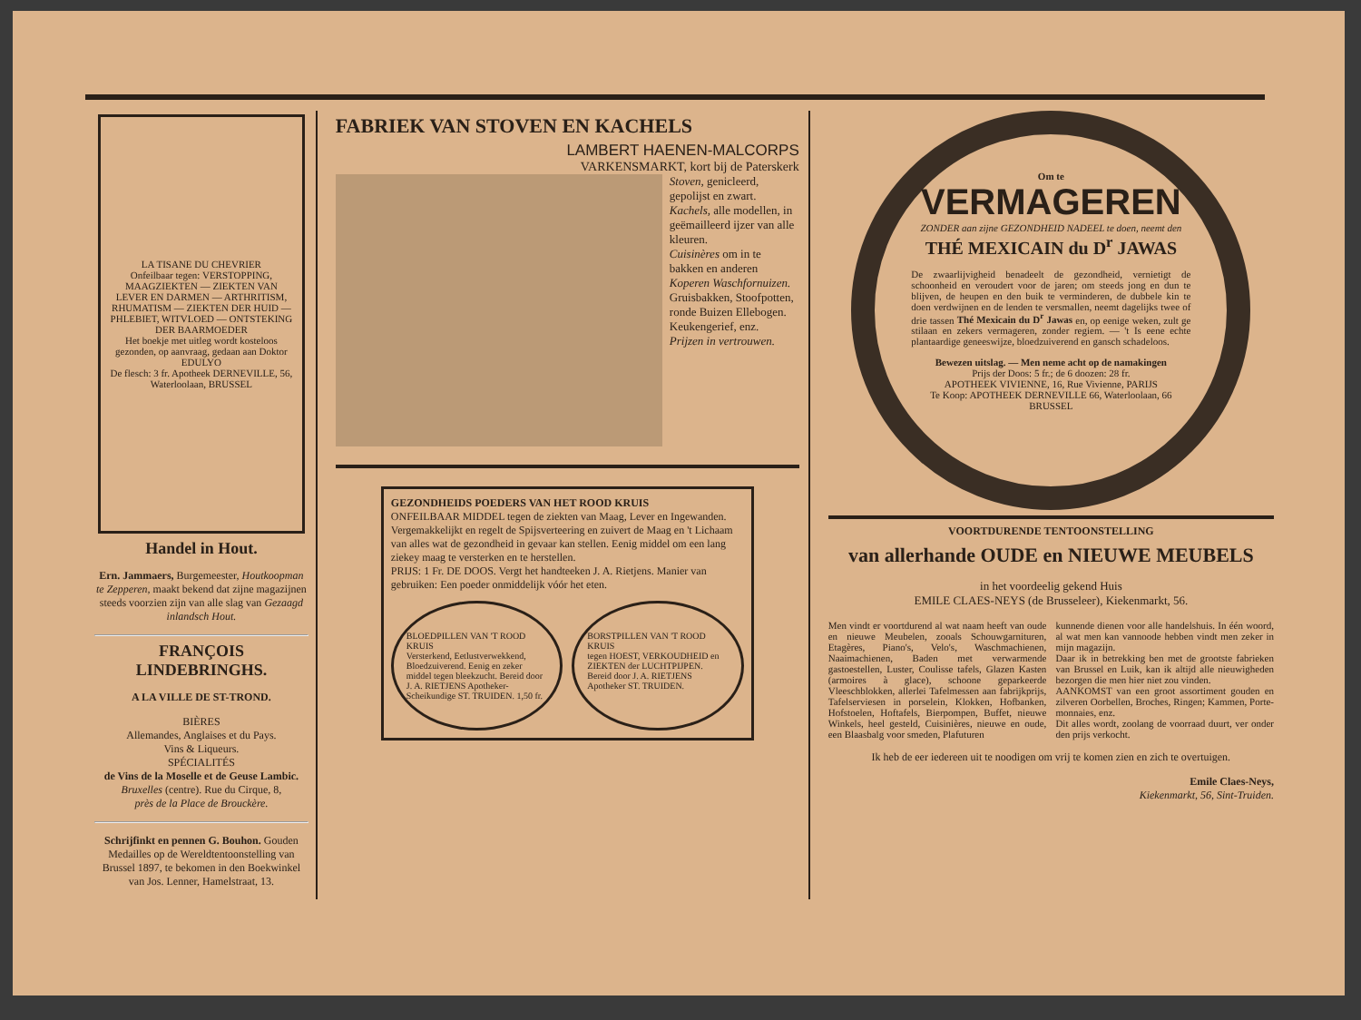LA TISANE DU CHEVRIER
Onfeilbaar tegen: VERSTOPPING, MAAGZIEKTEN — ZIEKTEN VAN LEVER EN DARMEN — ARTHRITISM, RHUMATISM — ZIEKTEN DER HUID — PHLEBIET, WITVLOED — ONTSTEKING DER BAARMOEDER
Het boekje met uitleg wordt kosteloos gezonden, op aanvraag, gedaan aan Doktor EDULYO
De flesch: 3 fr. Apotheek DERNEVILLE, 56, Waterloolaan, BRUSSEL
Handel in Hout.
Ern. Jammaers, Burgemeester, Houtkoopman te Zepperen, maakt bekend dat zijne magazijnen steeds voorzien zijn van alle slag van Gezaagd inlandsch Hout.
FRANÇOIS LINDEBRINGHS.
A LA VILLE DE ST-TROND.
BIÈRES
Allemandes, Anglaises et du Pays.
Vins & Liqueurs.
SPÉCIALITÉS
de Vins de la Moselle et de Geuse Lambic.
Bruxelles (centre). Rue du Cirque, 8,
près de la Place de Brouckère.
Schrijfinkt en pennen G. Bouhon. Gouden Medailles op de Wereldtentoonstelling van Brussel 1897, te bekomen in den Boekwinkel van Jos. Lenner, Hamelstraat, 13.
FABRIEK VAN STOVEN EN KACHELS
LAMBERT HAENEN-MALCORPS
VARKENSMARKT, kort bij de Paterskerk
Stoven, genicleerd, gepolijst en zwart. Kachels, alle modellen, in geëmailleerd ijzer van alle kleuren.
Cuisinères om in te bakken en anderen
Koperen Waschfornuizen.
Gruisbakken, Stoofpotten, ronde Buizen Ellebogen.
Keukengerief, enz.
Prijzen in vertrouwen.
GEZONDHEIDS POEDERS VAN HET ROOD KRUIS
ONFEILBAAR MIDDEL tegen de ziekten van Maag, Lever en Ingewanden. Vergemakkelijkt en regelt de Spijsverteering en zuivert de Maag en 't Lichaam van alles wat de gezondheid in gevaar kan stellen. Eenig middel om een lang ziekey maag te versterken en te herstellen.
PRIJS: 1 Fr. DE DOOS. Vergt het handteeken J. A. Rietjens. Manier van gebruiken: Een poeder onmiddelijk vóór het eten.
BLOEDPILLEN VAN 'T ROOD KRUIS
Versterkend, Eetlustverwekkend, Bloedzuiverend. Eenig en zeker middel tegen bleekzucht. Bereid door J. A. RIETJENS Apotheker-Scheikundige ST. TRUIDEN. 1,50 fr.
BORSTPILLEN VAN 'T ROOD KRUIS
tegen HOEST, VERKOUDHEID en ZIEKTEN der LUCHTPIJPEN. Bereid door J. A. RIETJENS Apotheker ST. TRUIDEN.
Om te
VERMAGEREN
ZONDER aan zijne GEZONDHEID NADEEL te doen, neemt den
THÉ MEXICAIN du D<sup>r</sup> JAWAS
De zwaarlijvigheid benadeelt de gezondheid, vernietigt de schoonheid en veroudert voor de jaren; om steeds jong en dun te blijven, de heupen en den buik te verminderen, de dubbele kin te doen verdwijnen en de lenden te versmallen, neemt dagelijks twee of drie tassen Thé Mexicain du D<sup>r</sup> Jawas en, op eenige weken, zult ge stilaan en zekers vermageren, zonder regiem. — 't Is eene echte plantaardige geneeswijze, bloedzuiverend en gansch schadeloos.
Bewezen uitslag. — Men neme acht op de namakingen
Prijs der Doos: 5 fr.; de 6 doozen: 28 fr.
APOTHEEK VIVIENNE, 16, Rue Vivienne, PARIJS
Te Koop: APOTHEEK DERNEVILLE 66, Waterloolaan, 66 BRUSSEL
VOORTDURENDE TENTOONSTELLING
van allerhande OUDE en NIEUWE MEUBELS
in het voordeelig gekend Huis
EMILE CLAES-NEYS (de Brusseleer), Kiekenmarkt, 56.
Men vindt er voortdurend al wat naam heeft van oude en nieuwe Meubelen, zooals Schouwgarnituren, Etagères, Piano's, Velo's, Waschmachienen, Naaimachienen, Baden met verwarmende gastoestellen, Luster, Coulisse tafels, Glazen Kasten (armoires à glace), schoone geparkeerde Vleeschblokken, allerlei Tafelmessen aan fabrijkprijs, Tafelserviesen in porselein, Klokken, Hofbanken, Hofstoelen, Hoftafels, Bierpompen, Buffet, nieuwe Winkels, heel gesteld, Cuisinières, nieuwe en oude, een Blaasbalg voor smeden, Plafuturen
kunnende dienen voor alle handelshuis. In één woord, al wat men kan vannoode hebben vindt men zeker in mijn magazijn.
Daar ik in betrekking ben met de grootste fabrieken van Brussel en Luik, kan ik altijd alle nieuwigheden bezorgen die men hier niet zou vinden.
AANKOMST van een groot assortiment gouden en zilveren Oorbellen, Broches, Ringen; Kammen, Porte-monnaies, enz.
Dit alles wordt, zoolang de voorraad duurt, ver onder den prijs verkocht.
Ik heb de eer iedereen uit te noodigen om vrij te komen zien en zich te overtuigen.
Emile Claes-Neys,
Kiekenmarkt, 56, Sint-Truiden.